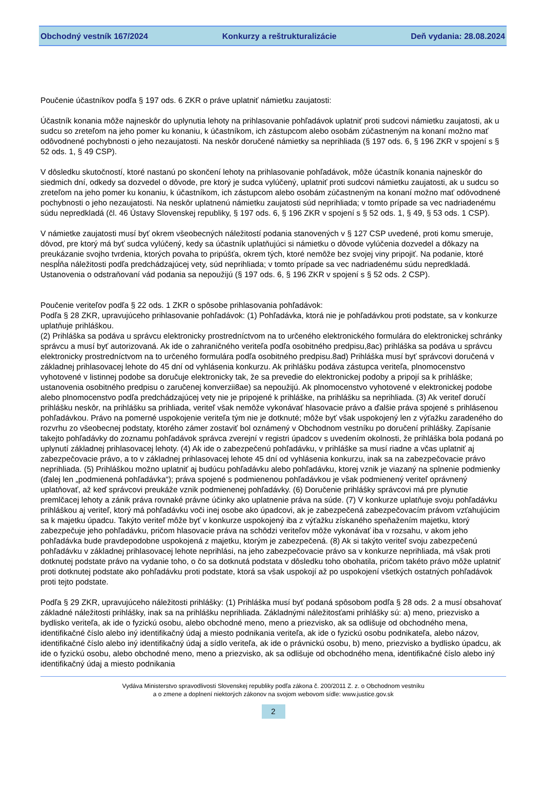Obchodný vestník 167/2024 Konkurzy a reštrukturalizácie Deň vydania: 28.08.2024
Poučenie účastníkov podľa § 197 ods. 6 ZKR o práve uplatniť námietku zaujatosti:
Účastník konania môže najneskôr do uplynutia lehoty na prihlasovanie pohľadávok uplatniť proti sudcovi námietku zaujatosti, ak u sudcu so zreteľom na jeho pomer ku konaniu, k účastníkom, ich zástupcom alebo osobám zúčastneným na konaní možno mať odôvodnené pochybnosti o jeho nezaujatosti. Na neskôr doručené námietky sa neprihliada (§ 197 ods. 6, § 196 ZKR v spojení s § 52 ods. 1, § 49 CSP).
V dôsledku skutočností, ktoré nastanú po skončení lehoty na prihlasovanie pohľadávok, môže účastník konania najneskôr do siedmich dní, odkedy sa dozvedel o dôvode, pre ktorý je sudca vylúčený, uplatniť proti sudcovi námietku zaujatosti, ak u sudcu so zreteľom na jeho pomer ku konaniu, k účastníkom, ich zástupcom alebo osobám zúčastneným na konaní možno mať odôvodnené pochybnosti o jeho nezaujatosti. Na neskôr uplatnenú námietku zaujatosti súd neprihliada; v tomto prípade sa vec nadriadenému súdu nepredkladá (čl. 46 Ústavy Slovenskej republiky, § 197 ods. 6, § 196 ZKR v spojení s § 52 ods. 1, § 49, § 53 ods. 1 CSP).
V námietke zaujatosti musí byť okrem všeobecných náležitostí podania stanovených v § 127 CSP uvedené, proti komu smeruje, dôvod, pre ktorý má byť sudca vylúčený, kedy sa účastník uplatňujúci si námietku o dôvode vylúčenia dozvedel a dôkazy na preukázanie svojho tvrdenia, ktorých povaha to pripúšťa, okrem tých, ktoré nemôže bez svojej viny pripojiť. Na podanie, ktoré nespĺňa náležitosti podľa predchádzajúcej vety, súd neprihliada; v tomto prípade sa vec nadriadenému súdu nepredkladá. Ustanovenia o odstraňovaní vád podania sa nepoužijú (§ 197 ods. 6, § 196 ZKR v spojení s § 52 ods. 2 CSP).
Poučenie veriteľov podľa § 22 ods. 1 ZKR o spôsobe prihlasovania pohľadávok:
Podľa § 28 ZKR, upravujúceho prihlasovanie pohľadávok: (1) Pohľadávka, ktorá nie je pohľadávkou proti podstate, sa v konkurze uplatňuje prihláškou.
(2) Prihláška sa podáva u správcu elektronicky prostredníctvom na to určeného elektronického formulára do elektronickej schránky správcu a musí byť autorizovaná. Ak ide o zahraničného veriteľa podľa osobitného predpisu,8ac) prihláška sa podáva u správcu elektronicky prostredníctvom na to určeného formulára podľa osobitného predpisu.8ad) Prihláška musí byť správcovi doručená v základnej prihlasovacej lehote do 45 dní od vyhlásenia konkurzu. Ak prihlášku podáva zástupca veriteľa, plnomocenstvo vyhotovené v listinnej podobe sa doručuje elektronicky tak, že sa prevedie do elektronickej podoby a pripojí sa k prihláške; ustanovenia osobitného predpisu o zaručenej konverzii8ae) sa nepoužijú. Ak plnomocenstvo vyhotovené v elektronickej podobe alebo plnomocenstvo podľa predchádzajúcej vety nie je pripojené k prihláške, na prihlášku sa neprihliada. (3) Ak veriteľ doručí prihlášku neskôr, na prihlášku sa prihliada, veriteľ však nemôže vykonávať hlasovacie právo a ďalšie práva spojené s prihlásenou pohľadávkou. Právo na pomerné uspokojenie veriteľa tým nie je dotknuté; môže byť však uspokojený len z výťažku zaradeného do rozvrhu zo všeobecnej podstaty, ktorého zámer zostaviť bol oznámený v Obchodnom vestníku po doručení prihlášky. Zapísanie takejto pohľadávky do zoznamu pohľadávok správca zverejní v registri úpadcov s uvedením okolnosti, že prihláška bola podaná po uplynutí základnej prihlasovacej lehoty. (4) Ak ide o zabezpečenú pohľadávku, v prihláške sa musí riadne a včas uplatniť aj zabezpečovacie právo, a to v základnej prihlasovacej lehote 45 dní od vyhlásenia konkurzu, inak sa na zabezpečovacie právo neprihliada. (5) Prihláškou možno uplatniť aj budúcu pohľadávku alebo pohľadávku, ktorej vznik je viazaný na splnenie podmienky (ďalej len „podmienená pohľadávka“); práva spojené s podmienenou pohľadávkou je však podmienený veriteľ oprávnený uplatňovať, až keď správcovi preukáže vznik podmienenej pohľadávky. (6) Doručenie prihlášky správcovi má pre plynutie premlčacej lehoty a zánik práva rovnaké právne účinky ako uplatnenie práva na súde. (7) V konkurze uplatňuje svoju pohľadávku prihláškou aj veriteľ, ktorý má pohľadávku voči inej osobe ako úpadcovi, ak je zabezpečená zabezpečovacím právom vzťahujúcim sa k majetku úpadcu. Takýto veriteľ môže byť v konkurze uspokojený iba z výťažku získaného speňažením majetku, ktorý zabezpečuje jeho pohľadávku, pričom hlasovacie práva na schôdzi veriteľov môže vykonávať iba v rozsahu, v akom jeho pohľadávka bude pravdepodobne uspokojená z majetku, ktorým je zabezpečená. (8) Ak si takýto veriteľ svoju zabezpečenú pohľadávku v základnej prihlasovacej lehote neprihlási, na jeho zabezpečovacie právo sa v konkurze neprihliada, má však proti dotknutej podstate právo na vydanie toho, o čo sa dotknutá podstata v dôsledku toho obohatila, pričom takéto právo môže uplatniť proti dotknutej podstate ako pohľadávku proti podstate, ktorá sa však uspokojí až po uspokojení všetkých ostatných pohľadávok proti tejto podstate.
Podľa § 29 ZKR, upravujúceho náležitosti prihlášky: (1) Prihláška musí byť podaná spôsobom podľa § 28 ods. 2 a musí obsahovať základné náležitosti prihlášky, inak sa na prihlášku neprihliada. Základnými náležitosťami prihlášky sú: a) meno, priezvisko a bydlisko veriteľa, ak ide o fyzickú osobu, alebo obchodné meno, meno a priezvisko, ak sa odlišuje od obchodného mena, identifikačné číslo alebo iný identifikačný údaj a miesto podnikania veriteľa, ak ide o fyzickú osobu podnikateľa, alebo názov, identifikačné číslo alebo iný identifikačný údaj a sídlo veriteľa, ak ide o právnickú osobu, b) meno, priezvisko a bydlisko úpadcu, ak ide o fyzickú osobu, alebo obchodné meno, meno a priezvisko, ak sa odlišuje od obchodného mena, identifikačné číslo alebo iný identifikačný údaj a miesto podnikania
Vydáva Ministerstvo spravodlivosti Slovenskej republiky podľa zákona č. 200/2011 Z. z. o Obchodnom vestníku
a o zmene a doplnení niektorých zákonov na svojom webovom sídle: www.justice.gov.sk
2